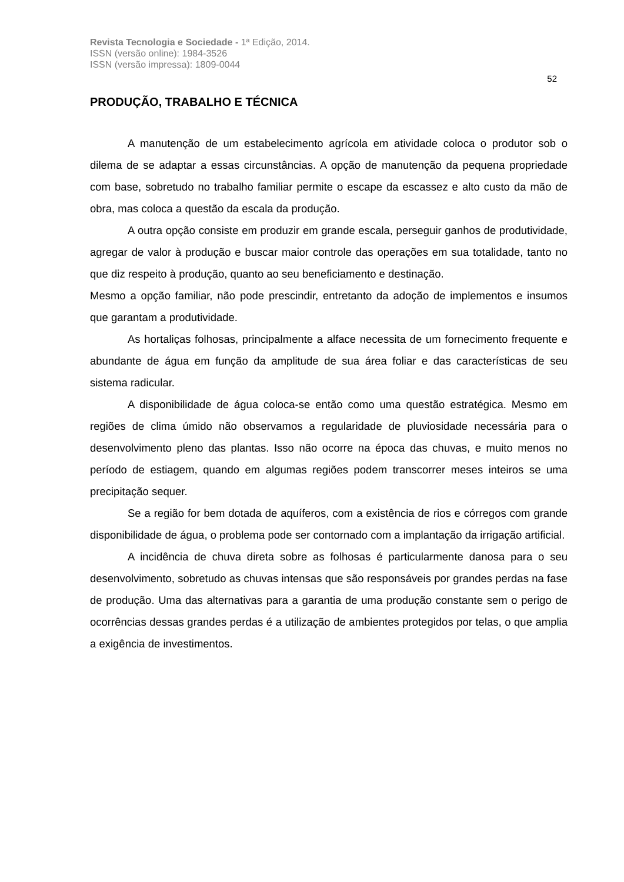Revista Tecnologia e Sociedade - 1ª Edição, 2014.
ISSN (versão online): 1984-3526
ISSN (versão impressa): 1809-0044
52
PRODUÇÃO, TRABALHO E TÉCNICA
A manutenção de um estabelecimento agrícola em atividade coloca o produtor sob o dilema de se adaptar a essas circunstâncias. A opção de manutenção da pequena propriedade com base, sobretudo no trabalho familiar permite o escape da escassez e alto custo da mão de obra, mas coloca a questão da escala da produção.
A outra opção consiste em produzir em grande escala, perseguir ganhos de produtividade, agregar de valor à produção e buscar maior controle das operações em sua totalidade, tanto no que diz respeito à produção, quanto ao seu beneficiamento e destinação.
Mesmo a opção familiar, não pode prescindir, entretanto da adoção de implementos e insumos que garantam a produtividade.
As hortaliças folhosas, principalmente a alface necessita de um fornecimento frequente e abundante de água em função da amplitude de sua área foliar e das características de seu sistema radicular.
A disponibilidade de água coloca-se então como uma questão estratégica. Mesmo em regiões de clima úmido não observamos a regularidade de pluviosidade necessária para o desenvolvimento pleno das plantas. Isso não ocorre na época das chuvas, e muito menos no período de estiagem, quando em algumas regiões podem transcorrer meses inteiros se uma precipitação sequer.
Se a região for bem dotada de aquíferos, com a existência de rios e córregos com grande disponibilidade de água, o problema pode ser contornado com a implantação da irrigação artificial.
A incidência de chuva direta sobre as folhosas é particularmente danosa para o seu desenvolvimento, sobretudo as chuvas intensas que são responsáveis por grandes perdas na fase de produção. Uma das alternativas para a garantia de uma produção constante sem o perigo de ocorrências dessas grandes perdas é a utilização de ambientes protegidos por telas, o que amplia a exigência de investimentos.